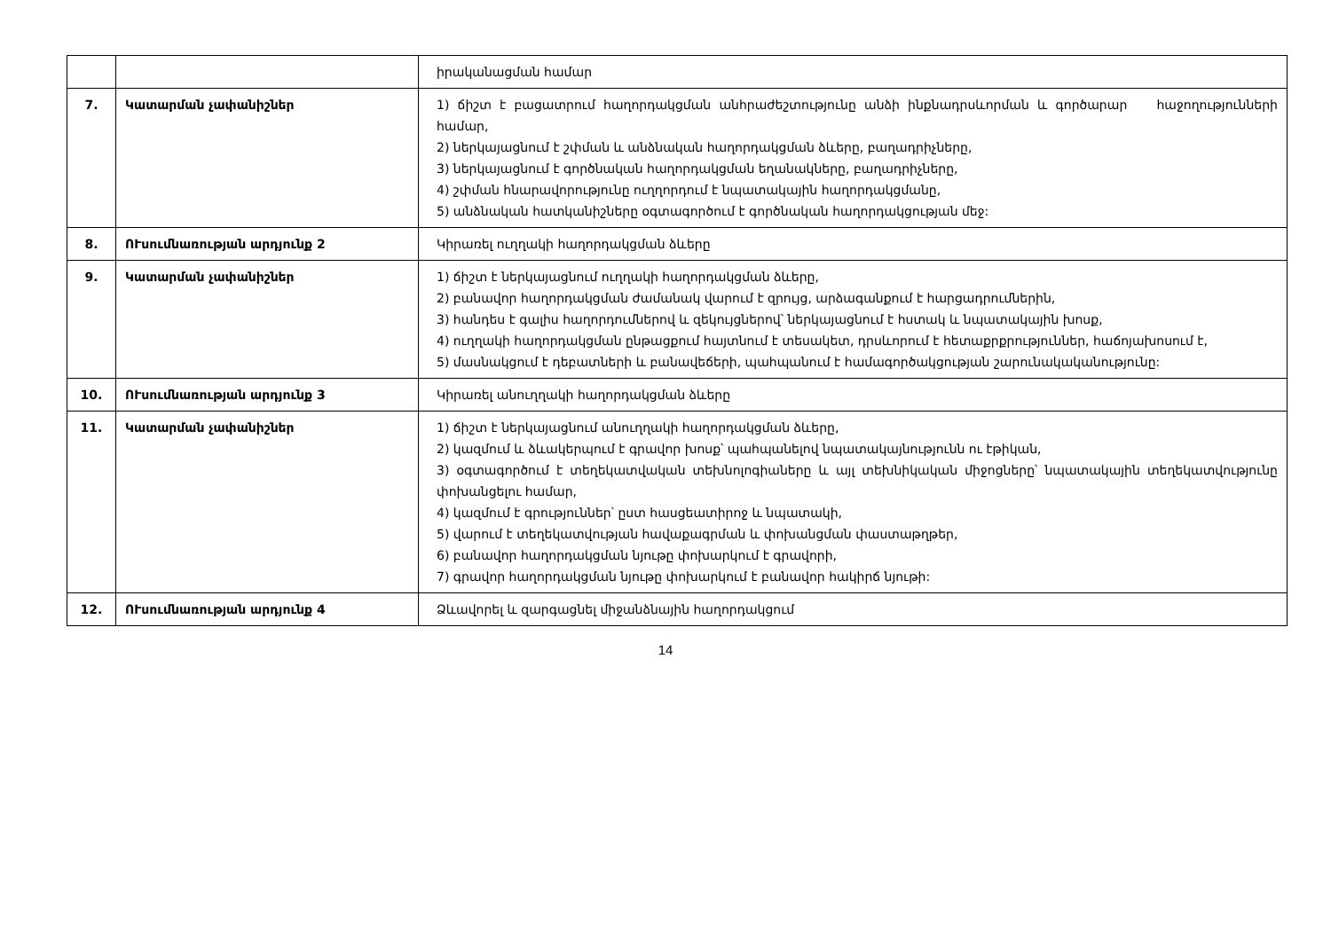| | | իրականացման համար |
| 7. | Կատարման չափանիշներ | 1) ճիշտ է բացատրում հաղորդակցման անհրաժեշտությունը անձի ինքնադրսևորման և գործարար հաջողությունների համար, 2) ներկայացնում է շփման և անձնական հաղորդակցման ձևերը, բաղադրիչները, 3) ներկայացնում է գործնական հաղորդակցման եղանակները, բաղադրիչները, 4) շփման հնարավորությունը ուղղորդում է նպատակային հաղորդակցմանը, 5) անձնական հատկանիշները օգտագործում է գործնական հաղորդակցության մեջ: |
| 8. | ՈՒսումնառության արդյունք 2 | Կիրառել ուղղակի հաղորդակցման ձևերը |
| 9. | Կատարման չափանիշներ | 1) ճիշտ է ներկայացնում ուղղակի հաղորդակցման ձևերը, 2) բանավոր հաղորդակցման ժամանակ վարում է զրույց, արձագանքում է հարցադրումներին, 3) հանդես է գալիս հաղորդումներով և զեկույցներով՝ ներկայացնում է հստակ և նպատակային խոսք, 4) ուղղակի հաղորդակցման ընթացքում հայտնում է տեսակետ, դրսևորում է հետաքրքրություններ, հաճոյախոսում է, 5) մասնակցում է դեբատների և բանավեճերի, պահպանում է համագործակցության շարունակականությունը: |
| 10. | ՈՒսումնառության արդյունք 3 | Կիրառել անուղղակի հաղորդակցման ձևերը |
| 11. | Կատարման չափանիշներ | 1) ճիշտ է ներկայացնում անուղղակի հաղորդակցման ձևերը, 2) կազմում և ձևակերպում է գրավոր խոսք՝ պահպանելով նպատակայնությունն ու էթիկան, 3) օգտագործում է տեղեկատվական տեխնոլոգիաները և այլ տեխնիկական միջոցները՝ նպատակային տեղեկատվությունը փոխանցելու համար, 4) կազմում է գրություններ՝ ըստ հասցեատիրոջ և նպատակի, 5) վարում է տեղեկատվության հավաքագրման և փոխանցման փաստաթղթեր, 6) բանավոր հաղորդակցման նյութը փոխարկում է գրավորի, 7) գրավոր հաղորդակցման նյութը փոխարկում է բանավոր հակիրճ նյութի: |
| 12. | ՈՒսումնառության արդյունք 4 | Ձևավորել և զարգացնել միջանձնային հաղորդակցում |
14